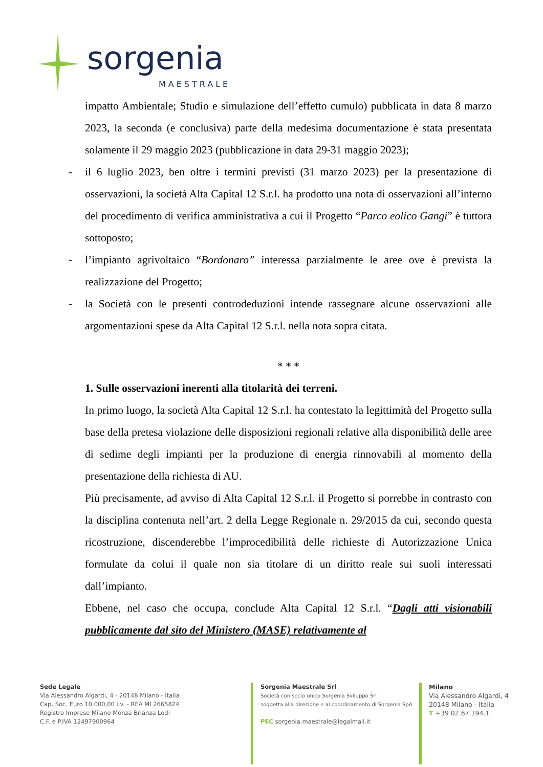sorgenia
MAESTRALE
impatto Ambientale; Studio e simulazione dell’effetto cumulo) pubblicata in data 8 marzo 2023, la seconda (e conclusiva) parte della medesima documentazione è stata presentata solamente il 29 maggio 2023 (pubblicazione in data 29-31 maggio 2023);
- il 6 luglio 2023, ben oltre i termini previsti (31 marzo 2023) per la presentazione di osservazioni, la società Alta Capital 12 S.r.l. ha prodotto una nota di osservazioni all’interno del procedimento di verifica amministrativa a cui il Progetto “Parco eolico Gangi” è tuttora sottoposto;
- l’impianto agrivoltaico “Bordonaro” interessa parzialmente le aree ove è prevista la realizzazione del Progetto;
- la Società con le presenti controdeduzioni intende rassegnare alcune osservazioni alle argomentazioni spese da Alta Capital 12 S.r.l. nella nota sopra citata.
* * *
1. Sulle osservazioni inerenti alla titolarità dei terreni.
In primo luogo, la società Alta Capital 12 S.r.l. ha contestato la legittimità del Progetto sulla base della pretesa violazione delle disposizioni regionali relative alla disponibilità delle aree di sedime degli impianti per la produzione di energia rinnovabili al momento della presentazione della richiesta di AU.
Più precisamente, ad avviso di Alta Capital 12 S.r.l. il Progetto si porrebbe in contrasto con la disciplina contenuta nell’art. 2 della Legge Regionale n. 29/2015 da cui, secondo questa ricostruzione, discenderebbe l’improcedibilità delle richieste di Autorizzazione Unica formulate da colui il quale non sia titolare di un diritto reale sui suoli interessati dall’impianto.
Ebbene, nel caso che occupa, conclude Alta Capital 12 S.r.l. “Dagli atti visionabili pubblicamente dal sito del Ministero (MASE) relativamente al
Sede Legale
Via Alessandro Algardi, 4 - 20148 Milano - Italia
Cap. Soc. Euro 10.000,00 i.v. - REA MI 2665824
Registro Imprese Milano Monza Brianza Lodi
C.F. e P.IVA 12497900964
Sorgenia Maestrale Srl
Società con socio unico Sorgenia Sviluppo Srl
soggetta alla direzione e al coordinamento di Sorgenia SpA
PEC sorgenia.maestrale@legalmail.it
Milano
Via Alessandro Algardi, 4
20148 Milano - Italia
T +39 02.67.194.1